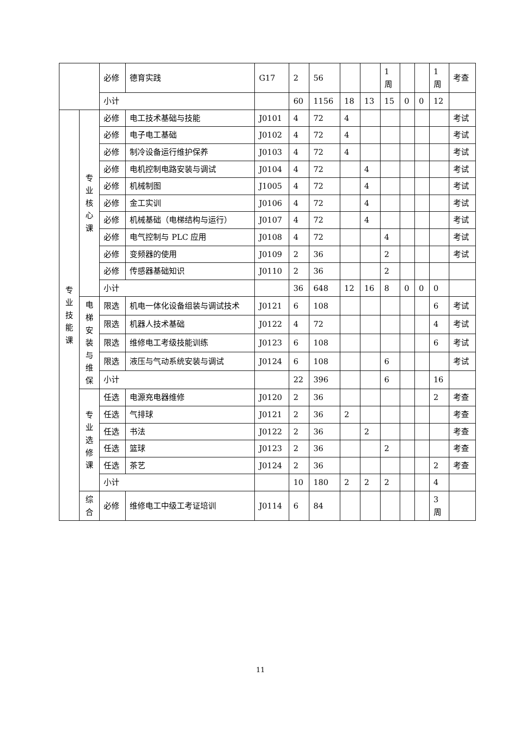| | | 必修 | 德育实践 | G17 | 2 | 56 | | | 1 周 | | | 1 周 | 考查 |
| | | 小计 | | | 60 | 1156 | 18 | 13 | 15 | 0 | 0 | 12 | |
| 专 业 技 能 课 | 专 业 核 心 课 | 必修 | 电工技术基础与技能 | J0101 | 4 | 72 | 4 | | | | | | 考试 |
| | | 必修 | 电子电工基础 | J0102 | 4 | 72 | 4 | | | | | | 考试 |
| | | 必修 | 制冷设备运行维护保养 | J0103 | 4 | 72 | 4 | | | | | | 考试 |
| | | 必修 | 电机控制电路安装与调试 | J0104 | 4 | 72 | | 4 | | | | | 考试 |
| | | 必修 | 机械制图 | J1005 | 4 | 72 | | 4 | | | | | 考试 |
| | | 必修 | 金工实训 | J0106 | 4 | 72 | | 4 | | | | | 考试 |
| | | 必修 | 机械基础（电梯结构与运行） | J0107 | 4 | 72 | | 4 | | | | | 考试 |
| | | 必修 | 电气控制与 PLC 应用 | J0108 | 4 | 72 | | | 4 | | | | 考试 |
| | | 必修 | 变频器的使用 | J0109 | 2 | 36 | | | 2 | | | | 考试 |
| | | 必修 | 传感器基础知识 | J0110 | 2 | 36 | | | 2 | | | | |
| | | 小计 | | | 36 | 648 | 12 | 16 | 8 | 0 | 0 | 0 | |
| | 电 梯 安 装 与 维 保 | 限选 | 机电一体化设备组装与调试技术 | J0121 | 6 | 108 | | | | | | 6 | 考试 |
| | | 限选 | 机器人技术基础 | J0122 | 4 | 72 | | | | | | 4 | 考试 |
| | | 限选 | 维修电工考级技能训练 | J0123 | 6 | 108 | | | | | | 6 | 考试 |
| | | 限选 | 液压与气动系统安装与调试 | J0124 | 6 | 108 | | | 6 | | | | 考试 |
| | | 小计 | | | 22 | 396 | | | 6 | | | 16 | |
| | 专 业 选 修 课 | 任选 | 电源充电器维修 | J0120 | 2 | 36 | | | | | | 2 | 考查 |
| | | 任选 | 气排球 | J0121 | 2 | 36 | 2 | | | | | | 考查 |
| | | 任选 | 书法 | J0122 | 2 | 36 | | 2 | | | | | 考查 |
| | | 任选 | 篮球 | J0123 | 2 | 36 | | | 2 | | | | 考查 |
| | | 任选 | 茶艺 | J0124 | 2 | 36 | | | | | | 2 | 考查 |
| | | 小计 | | | 10 | 180 | 2 | 2 | 2 | | | 4 | |
| | 综 合 | 必修 | 维修电工中级工考证培训 | J0114 | 6 | 84 | | | | | | 3 周 | |
11